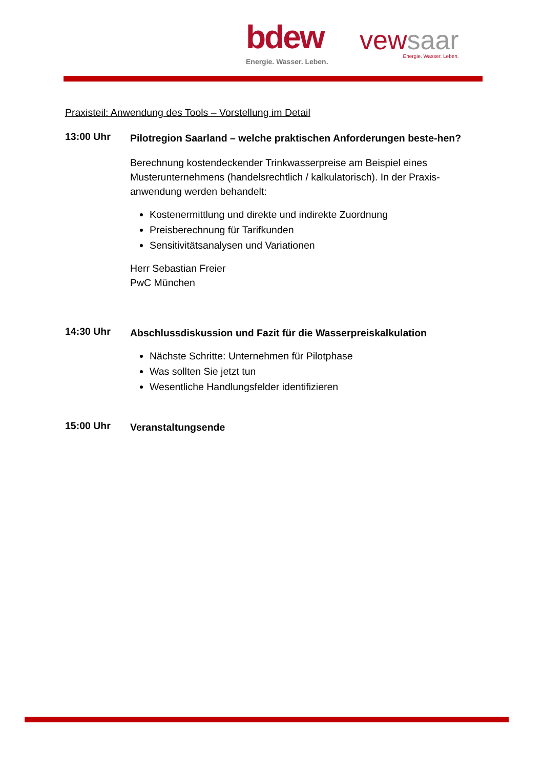bdew
Energie. Wasser. Leben.
vewsaar
Energie. Wasser. Leben.
Praxisteil: Anwendung des Tools – Vorstellung im Detail
13:00 Uhr
Pilotregion Saarland – welche praktischen Anforderungen beste-hen?
Berechnung kostendeckender Trinkwasserpreise am Beispiel eines Musterunternehmens (handelsrechtlich / kalkulatorisch). In der Praxis-anwendung werden behandelt:
Kostenermittlung und direkte und indirekte Zuordnung
Preisberechnung für Tarifkunden
Sensitivitätsanalysen und Variationen
Herr Sebastian Freier
PwC München
14:30 Uhr
Abschlussdiskussion und Fazit für die Wasserpreiskalkulation
Nächste Schritte: Unternehmen für Pilotphase
Was sollten Sie jetzt tun
Wesentliche Handlungsfelder identifizieren
15:00 Uhr
Veranstaltungsende